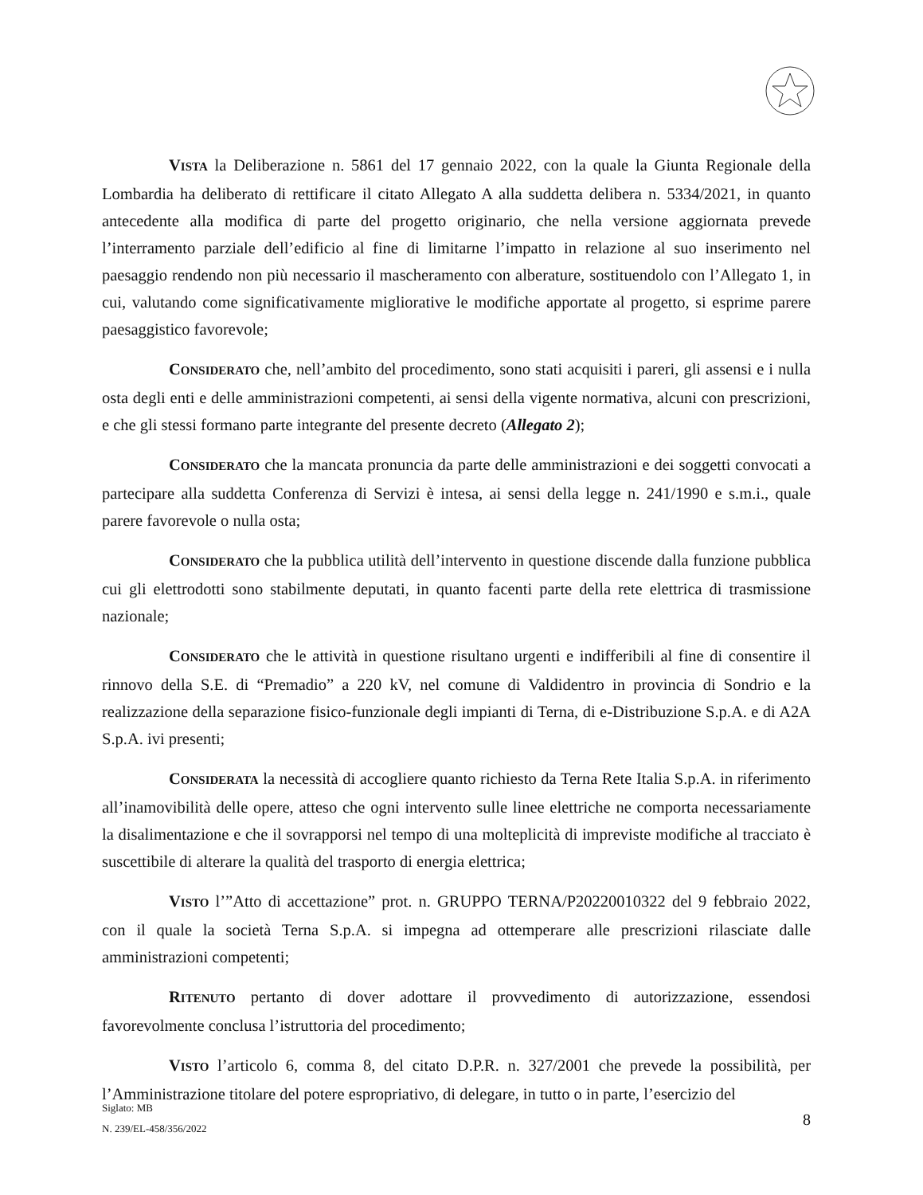VISTA la Deliberazione n. 5861 del 17 gennaio 2022, con la quale la Giunta Regionale della Lombardia ha deliberato di rettificare il citato Allegato A alla suddetta delibera n. 5334/2021, in quanto antecedente alla modifica di parte del progetto originario, che nella versione aggiornata prevede l’interramento parziale dell’edificio al fine di limitarne l’impatto in relazione al suo inserimento nel paesaggio rendendo non più necessario il mascheramento con alberature, sostituendolo con l’Allegato 1, in cui, valutando come significativamente migliorative le modifiche apportate al progetto, si esprime parere paesaggistico favorevole;
CONSIDERATO che, nell’ambito del procedimento, sono stati acquisiti i pareri, gli assensi e i nulla osta degli enti e delle amministrazioni competenti, ai sensi della vigente normativa, alcuni con prescrizioni, e che gli stessi formano parte integrante del presente decreto (Allegato 2);
CONSIDERATO che la mancata pronuncia da parte delle amministrazioni e dei soggetti convocati a partecipare alla suddetta Conferenza di Servizi è intesa, ai sensi della legge n. 241/1990 e s.m.i., quale parere favorevole o nulla osta;
CONSIDERATO che la pubblica utilità dell’intervento in questione discende dalla funzione pubblica cui gli elettrodotti sono stabilmente deputati, in quanto facenti parte della rete elettrica di trasmissione nazionale;
CONSIDERATO che le attività in questione risultano urgenti e indifferibili al fine di consentire il rinnovo della S.E. di “Premadio” a 220 kV, nel comune di Valdidentro in provincia di Sondrio e la realizzazione della separazione fisico-funzionale degli impianti di Terna, di e-Distribuzione S.p.A. e di A2A S.p.A. ivi presenti;
CONSIDERATA la necessità di accogliere quanto richiesto da Terna Rete Italia S.p.A. in riferimento all’inamovibilità delle opere, atteso che ogni intervento sulle linee elettriche ne comporta necessariamente la disalimentazione e che il sovrapporsi nel tempo di una molteplicità di impreviste modifiche al tracciato è suscettibile di alterare la qualità del trasporto di energia elettrica;
VISTO l’”Atto di accettazione” prot. n. GRUPPO TERNA/P20220010322 del 9 febbraio 2022, con il quale la società Terna S.p.A. si impegna ad ottemperare alle prescrizioni rilasciate dalle amministrazioni competenti;
RITENUTO pertanto di dover adottare il provvedimento di autorizzazione, essendosi favorevolmente conclusa l’istruttoria del procedimento;
VISTO l’articolo 6, comma 8, del citato D.P.R. n. 327/2001 che prevede la possibilità, per l’Amministrazione titolare del potere espropriativo, di delegare, in tutto o in parte, l’esercizio del
Siglato: MB
N. 239/EL-458/356/2022
8